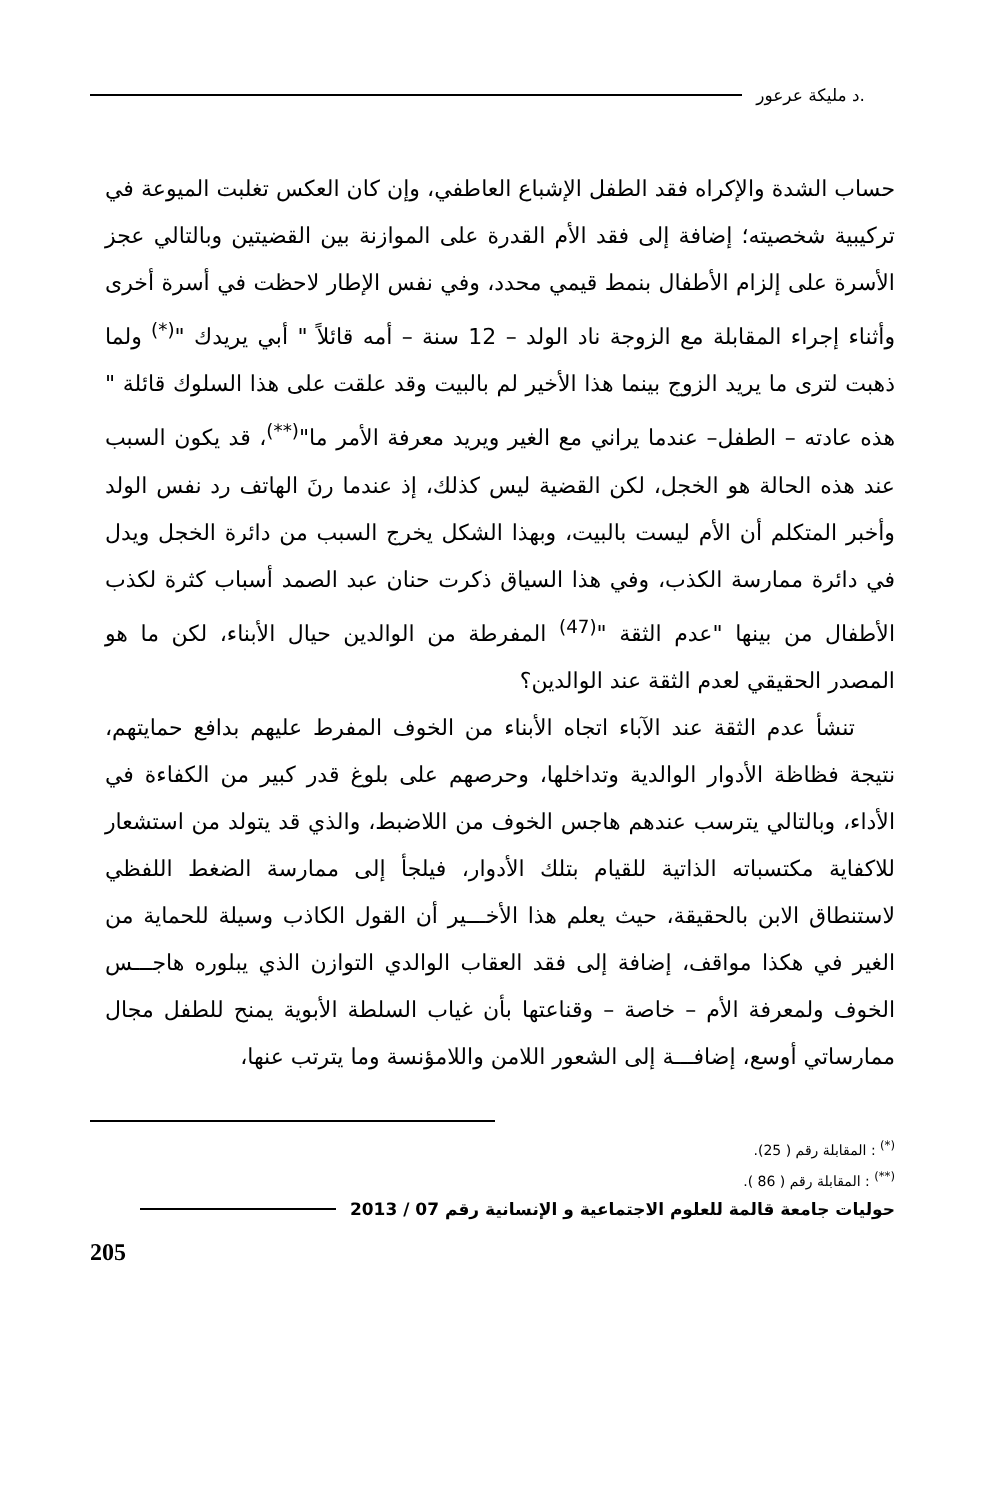.د مليكة عرعور
حساب الشدة والإكراه فقد الطفل الإشباع العاطفي، وإن كان العكس تغلبت الميوعة في تركيبية شخصيته؛ إضافة إلى فقد الأم القدرة على الموازنة بين القضيتين وبالتالي عجز الأسرة على إلزام الأطفال بنمط قيمي محدد، وفي نفس الإطار لاحظت في أسرة أخرى وأثناء إجراء المقابلة مع الزوجة ناد الولد – 12 سنة – أمه قائلاً " أبي يريدك "<sup>(*)</sup> ولما ذهبت لترى ما يريد الزوج بينما هذا الأخير لم بالبيت وقد علقت على هذا السلوك قائلة " هذه عادته – الطفل– عندما يراني مع الغير ويريد معرفة الأمر ما"<sup>(**)</sup>، قد يكون السبب عند هذه الحالة هو الخجل، لكن القضية ليس كذلك، إذ عندما رنَ الهاتف رد نفس الولد وأخبر المتكلم أن الأم ليست بالبيت، وبهذا الشكل يخرج السبب من دائرة الخجل ويدل في دائرة ممارسة الكذب، وفي هذا السياق ذكرت حنان عبد الصمد أسباب كثرة لكذب الأطفال من بينها "عدم الثقة "<sup>(47)</sup> المفرطة من الوالدين حيال الأبناء، لكن ما هو المصدر الحقيقي لعدم الثقة عند الوالدين؟
تنشأ عدم الثقة عند الآباء اتجاه الأبناء من الخوف المفرط عليهم بدافع حمايتهم، نتيجة فظاظة الأدوار الوالدية وتداخلها، وحرصهم على بلوغ قدر كبير من الكفاءة في الأداء، وبالتالي يترسب عندهم هاجس الخوف من اللاضبط، والذي قد يتولد من استشعار للاكفاية مكتسباته الذاتية للقيام بتلك الأدوار، فيلجأ إلى ممارسة الضغط اللفظي لاستنطاق الابن بالحقيقة، حيث يعلم هذا الأخـــير أن القول الكاذب وسيلة للحماية من الغير في هكذا مواقف، إضافة إلى فقد العقاب الوالدي التوازن الذي يبلوره هاجـــس الخوف ولمعرفة الأم – خاصة – وقناعتها بأن غياب السلطة الأبوية يمنح للطفل مجال ممارساتي أوسع، إضافـــة إلى الشعور اللامن واللامؤنسة وما يترتب عنها،
<sup>(*)</sup> : المقابلة رقم ( 25).
<sup>(**)</sup> : المقابلة رقم ( 86 ).
حوليات جامعة قالمة للعلوم الاجتماعية و الإنسانية رقم 07 / 2013
205